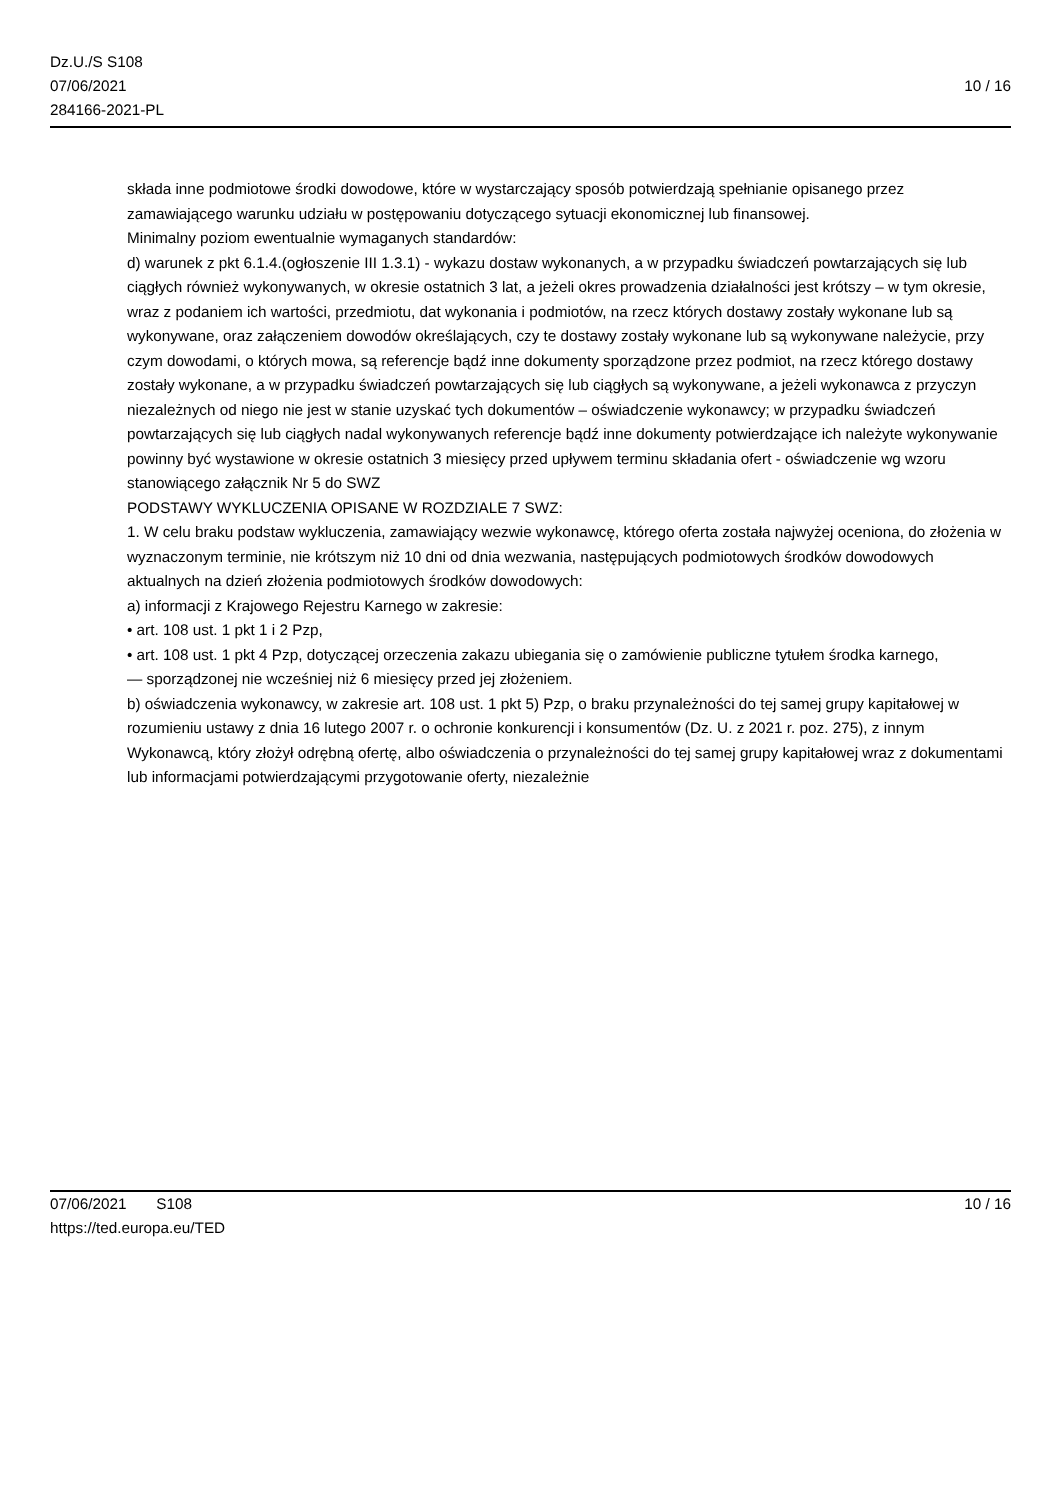Dz.U./S S108
07/06/2021
284166-2021-PL
10 / 16
składa inne podmiotowe środki dowodowe, które w wystarczający sposób potwierdzają spełnianie opisanego przez zamawiającego warunku udziału w postępowaniu dotyczącego sytuacji ekonomicznej lub finansowej.
Minimalny poziom ewentualnie wymaganych standardów:
d) warunek z pkt 6.1.4.(ogłoszenie III 1.3.1) - wykazu dostaw wykonanych, a w przypadku świadczeń powtarzających się lub ciągłych również wykonywanych, w okresie ostatnich 3 lat, a jeżeli okres prowadzenia działalności jest krótszy – w tym okresie, wraz z podaniem ich wartości, przedmiotu, dat wykonania i podmiotów, na rzecz których dostawy zostały wykonane lub są wykonywane, oraz załączeniem dowodów określających, czy te dostawy zostały wykonane lub są wykonywane należycie, przy czym dowodami, o których mowa, są referencje bądź inne dokumenty sporządzone przez podmiot, na rzecz którego dostawy zostały wykonane, a w przypadku świadczeń powtarzających się lub ciągłych są wykonywane, a jeżeli wykonawca z przyczyn niezależnych od niego nie jest w stanie uzyskać tych dokumentów – oświadczenie wykonawcy; w przypadku świadczeń powtarzających się lub ciągłych nadal wykonywanych referencje bądź inne dokumenty potwierdzające ich należyte wykonywanie powinny być wystawione w okresie ostatnich 3 miesięcy przed upływem terminu składania ofert - oświadczenie wg wzoru stanowiącego załącznik Nr 5 do SWZ
PODSTAWY WYKLUCZENIA OPISANE W ROZDZIALE 7 SWZ:
1. W celu braku podstaw wykluczenia, zamawiający wezwie wykonawcę, którego oferta została najwyżej oceniona, do złożenia w wyznaczonym terminie, nie krótszym niż 10 dni od dnia wezwania, następujących podmiotowych środków dowodowych aktualnych na dzień złożenia podmiotowych środków dowodowych:
a) informacji z Krajowego Rejestru Karnego w zakresie:
• art. 108 ust. 1 pkt 1 i 2 Pzp,
• art. 108 ust. 1 pkt 4 Pzp, dotyczącej orzeczenia zakazu ubiegania się o zamówienie publiczne tytułem środka karnego,
— sporządzonej nie wcześniej niż 6 miesięcy przed jej złożeniem.
b) oświadczenia wykonawcy, w zakresie art. 108 ust. 1 pkt 5) Pzp, o braku przynależności do tej samej grupy kapitałowej w rozumieniu ustawy z dnia 16 lutego 2007 r. o ochronie konkurencji i konsumentów (Dz. U. z 2021 r. poz. 275), z innym Wykonawcą, który złożył odrębną ofertę, albo oświadczenia o przynależności do tej samej grupy kapitałowej wraz z dokumentami lub informacjami potwierdzającymi przygotowanie oferty, niezależnie
07/06/2021 S108 10 / 16
https://ted.europa.eu/TED